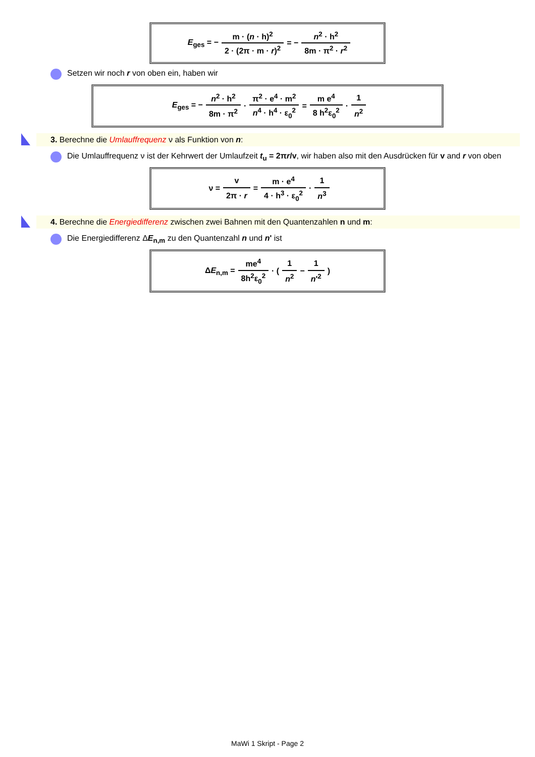| E<sub>ges</sub> = − | m · ( n · h)<sup>2</sup> | = − | n<sup>2</sup> · h<sup>2</sup> |
| | 2 · (2π · m · r )<sup>2</sup> | | 8m · π<sup>2</sup> · r<sup>2</sup> |
Setzen wir noch r von oben ein, haben wir
| E<sub>ges</sub> = − | n<sup>2</sup> · h<sup>2</sup> | · | π<sup>2</sup> · e<sup>4</sup> · m<sup>2</sup> | = | m e<sup>4</sup> | · | 1 |
| | 8m · π<sup>2</sup> | | n<sup>4</sup> · h<sup>4</sup> · ε<sub>0</sub><sup>2</sup> | | 8 h<sup>2</sup>ε<sub>0</sub><sup>2</sup> | | n<sup>2</sup> |
3. Berechne die Umlauffrequenz ν als Funktion von n:
Die Umlauffrequenz ν ist der Kehrwert der Umlaufzeit t<sub>u</sub> = 2πr/v, wir haben also mit den Ausdrücken für v and r von oben
| ν = | v | = | m · e<sup>4</sup> | · | 1 |
| | 2π · r | | 4 · h<sup>3</sup> · ε<sub>0</sub><sup>2</sup> | | n<sup>3</sup> |
4. Berechne die Energiedifferenz zwischen zwei Bahnen mit den Quantenzahlen n und m:
Die Energiedifferenz ΔE<sub>n,m</sub> zu den Quantenzahl n und n' ist
| Δ E<sub>n,m</sub> = | me<sup>4</sup> | · ( | 1 | − | 1 | ) |
| | 8h<sup>2</sup>ε<sub>0</sub><sup>2</sup> | | n<sup>2</sup> | | n '<sup>2</sup> | |
MaWi 1 Skript - Page 2